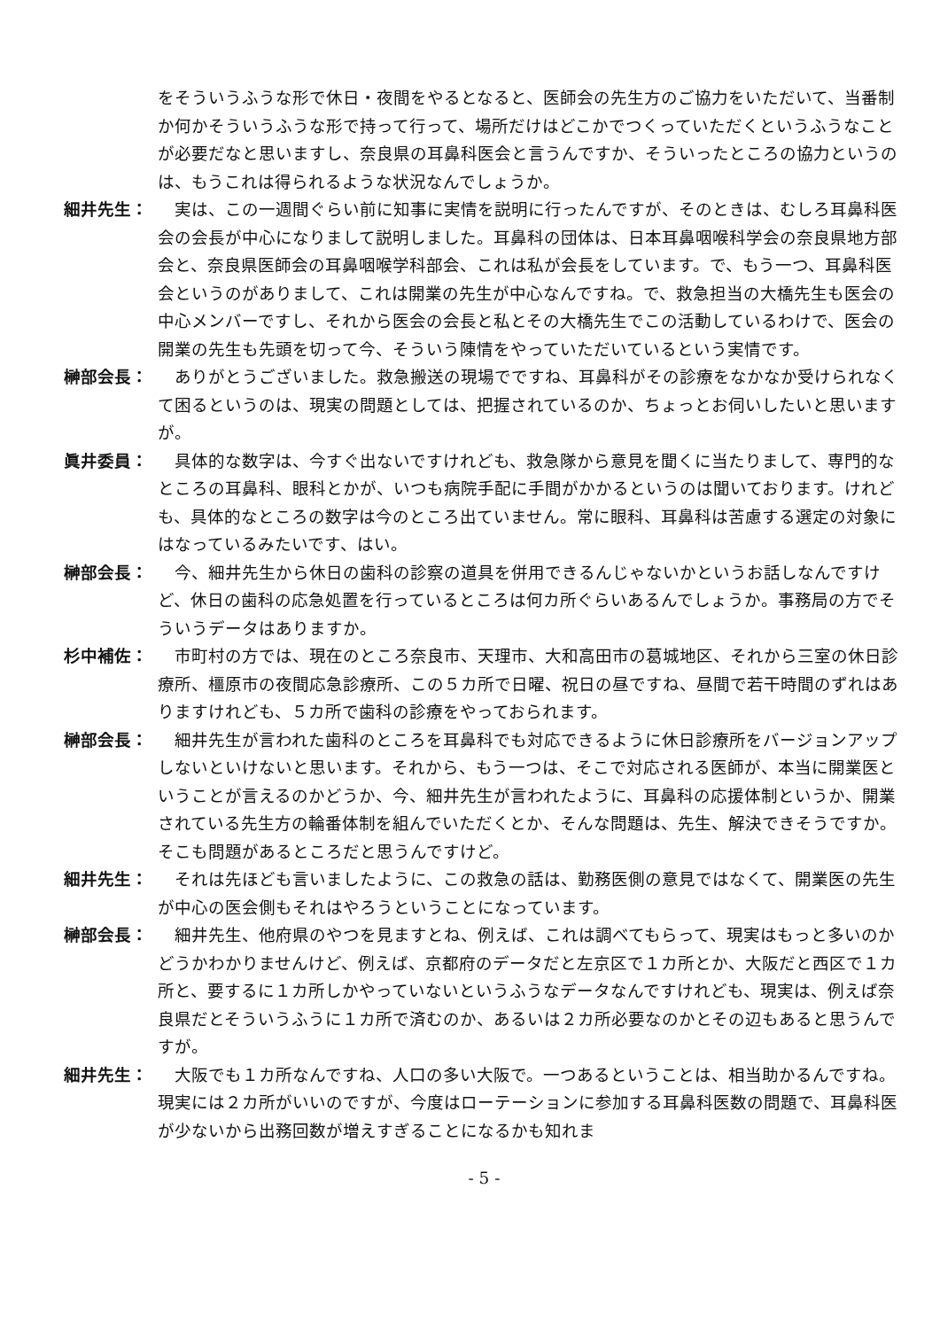をそういうふうな形で休日・夜間をやるとなると、医師会の先生方のご協力をいただいて、当番制か何かそういうふうな形で持って行って、場所だけはどこかでつくっていただくというふうなことが必要だなと思いますし、奈良県の耳鼻科医会と言うんですか、そういったところの協力というのは、もうこれは得られるような状況なんでしょうか。
細井先生： 実は、この一週間ぐらい前に知事に実情を説明に行ったんですが、そのときは、むしろ耳鼻科医会の会長が中心になりまして説明しました。耳鼻科の団体は、日本耳鼻咽喉科学会の奈良県地方部会と、奈良県医師会の耳鼻咽喉学科部会、これは私が会長をしています。で、もう一つ、耳鼻科医会というのがありまして、これは開業の先生が中心なんですね。で、救急担当の大橋先生も医会の中心メンバーですし、それから医会の会長と私とその大橋先生でこの活動しているわけで、医会の開業の先生も先頭を切って今、そういう陳情をやっていただいているという実情です。
榊部会長： ありがとうございました。救急搬送の現場でですね、耳鼻科がその診療をなかなか受けられなくて困るというのは、現実の問題としては、把握されているのか、ちょっとお伺いしたいと思いますが。
眞井委員： 具体的な数字は、今すぐ出ないですけれども、救急隊から意見を聞くに当たりまして、専門的なところの耳鼻科、眼科とかが、いつも病院手配に手間がかかるというのは聞いております。けれども、具体的なところの数字は今のところ出ていません。常に眼科、耳鼻科は苦慮する選定の対象にはなっているみたいです、はい。
榊部会長： 今、細井先生から休日の歯科の診察の道具を併用できるんじゃないかというお話しなんですけど、休日の歯科の応急処置を行っているところは何カ所ぐらいあるんでしょうか。事務局の方でそういうデータはありますか。
杉中補佐： 市町村の方では、現在のところ奈良市、天理市、大和高田市の葛城地区、それから三室の休日診療所、橿原市の夜間応急診療所、この５カ所で日曜、祝日の昼ですね、昼間で若干時間のずれはありますけれども、５カ所で歯科の診療をやっておられます。
榊部会長： 細井先生が言われた歯科のところを耳鼻科でも対応できるように休日診療所をバージョンアップしないといけないと思います。それから、もう一つは、そこで対応される医師が、本当に開業医ということが言えるのかどうか、今、細井先生が言われたように、耳鼻科の応援体制というか、開業されている先生方の輪番体制を組んでいただくとか、そんな問題は、先生、解決できそうですか。そこも問題があるところだと思うんですけど。
細井先生： それは先ほども言いましたように、この救急の話は、勤務医側の意見ではなくて、開業医の先生が中心の医会側もそれはやろうということになっています。
榊部会長： 細井先生、他府県のやつを見ますとね、例えば、これは調べてもらって、現実はもっと多いのかどうかわかりませんけど、例えば、京都府のデータだと左京区で１カ所とか、大阪だと西区で１カ所と、要するに１カ所しかやっていないというふうなデータなんですけれども、現実は、例えば奈良県だとそういうふうに１カ所で済むのか、あるいは２カ所必要なのかとその辺もあると思うんですが。
細井先生： 大阪でも１カ所なんですね、人口の多い大阪で。一つあるということは、相当助かるんですね。現実には２カ所がいいのですが、今度はローテーションに参加する耳鼻科医数の問題で、耳鼻科医が少ないから出務回数が増えすぎることになるかも知れま
- 5 -